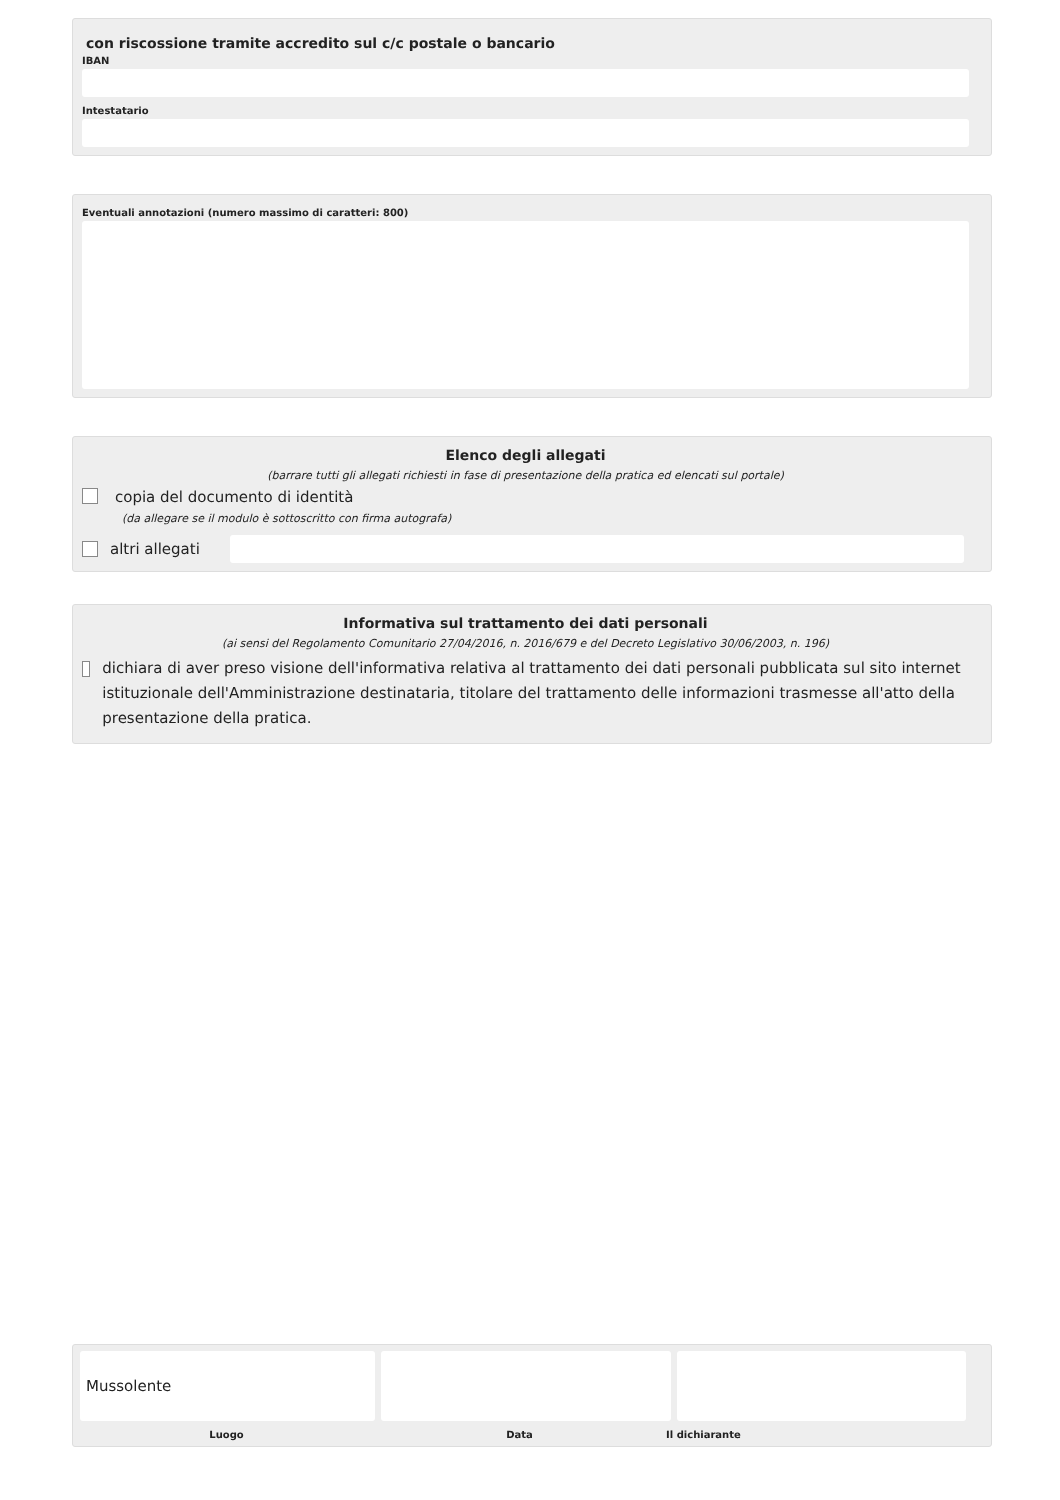con riscossione tramite accredito sul c/c postale o bancario
IBAN
Intestatario
Eventuali annotazioni (numero massimo di caratteri: 800)
Elenco degli allegati
(barrare tutti gli allegati richiesti in fase di presentazione della pratica ed elencati sul portale)
copia del documento di identità
(da allegare se il modulo è sottoscritto con firma autografa)
altri allegati
Informativa sul trattamento dei dati personali
(ai sensi del Regolamento Comunitario 27/04/2016, n. 2016/679 e del Decreto Legislativo 30/06/2003, n. 196)
dichiara di aver preso visione dell'informativa relativa al trattamento dei dati personali pubblicata sul sito internet istituzionale dell'Amministrazione destinataria, titolare del trattamento delle informazioni trasmesse all'atto della presentazione della pratica.
Mussolente
Luogo Data Il dichiarante